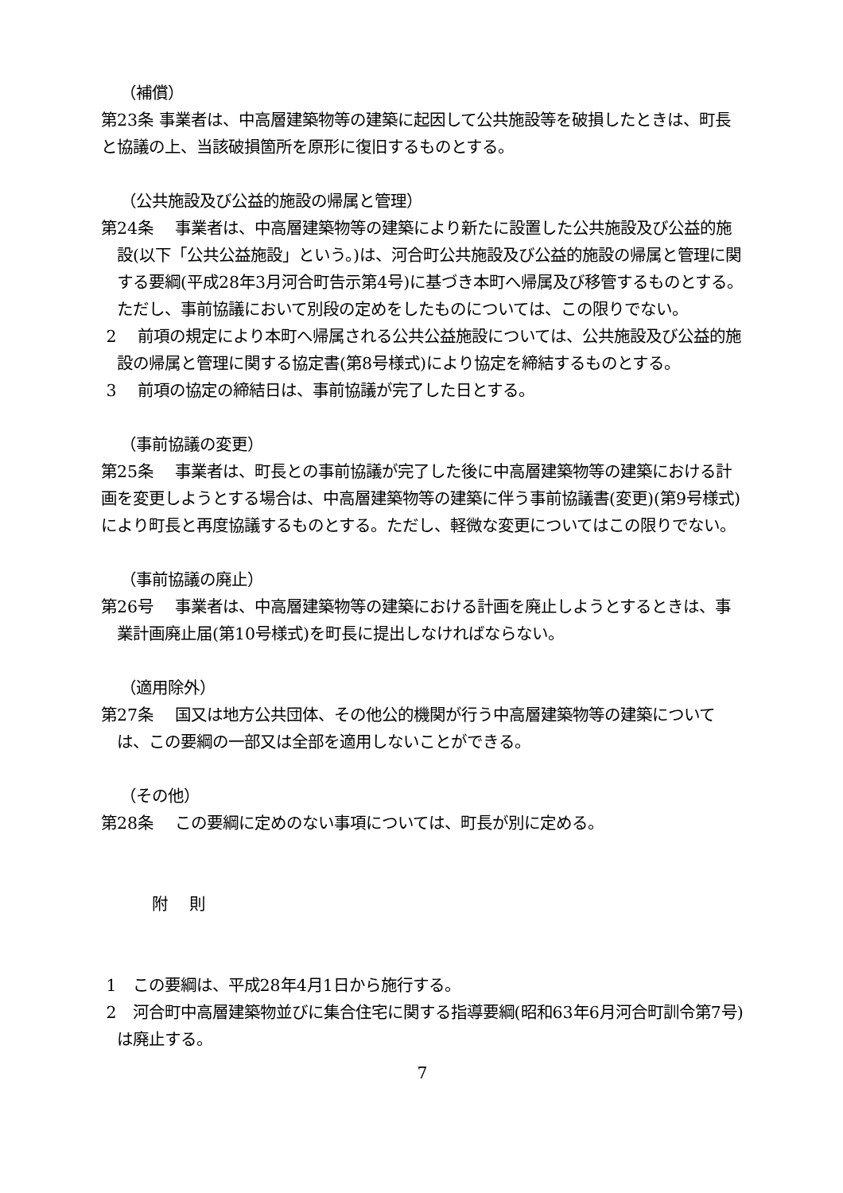（補償）
第23条 事業者は、中高層建築物等の建築に起因して公共施設等を破損したときは、町長と協議の上、当該破損箇所を原形に復旧するものとする。
（公共施設及び公益的施設の帰属と管理）
第24条　 事業者は、中高層建築物等の建築により新たに設置した公共施設及び公益的施設(以下「公共公益施設」という。)は、河合町公共施設及び公益的施設の帰属と管理に関する要綱(平成28年3月河合町告示第4号)に基づき本町へ帰属及び移管するものとする。ただし、事前協議において別段の定めをしたものについては、この限りでない。
2　 前項の規定により本町へ帰属される公共公益施設については、公共施設及び公益的施設の帰属と管理に関する協定書(第8号様式)により協定を締結するものとする。
3　 前項の協定の締結日は、事前協議が完了した日とする。
（事前協議の変更）
第25条　 事業者は、町長との事前協議が完了した後に中高層建築物等の建築における計画を変更しようとする場合は、中高層建築物等の建築に伴う事前協議書(変更)(第9号様式)により町長と再度協議するものとする。ただし、軽微な変更についてはこの限りでない。
（事前協議の廃止）
第26号　 事業者は、中高層建築物等の建築における計画を廃止しようとするときは、事業計画廃止届(第10号様式)を町長に提出しなければならない。
（適用除外）
第27条　 国又は地方公共団体、その他公的機関が行う中高層建築物等の建築については、この要綱の一部又は全部を適用しないことができる。
（その他）
第28条　 この要綱に定めのない事項については、町長が別に定める。
附　 則
1　この要綱は、平成28年4月1日から施行する。
2　河合町中高層建築物並びに集合住宅に関する指導要綱(昭和63年6月河合町訓令第7号)は廃止する。
7